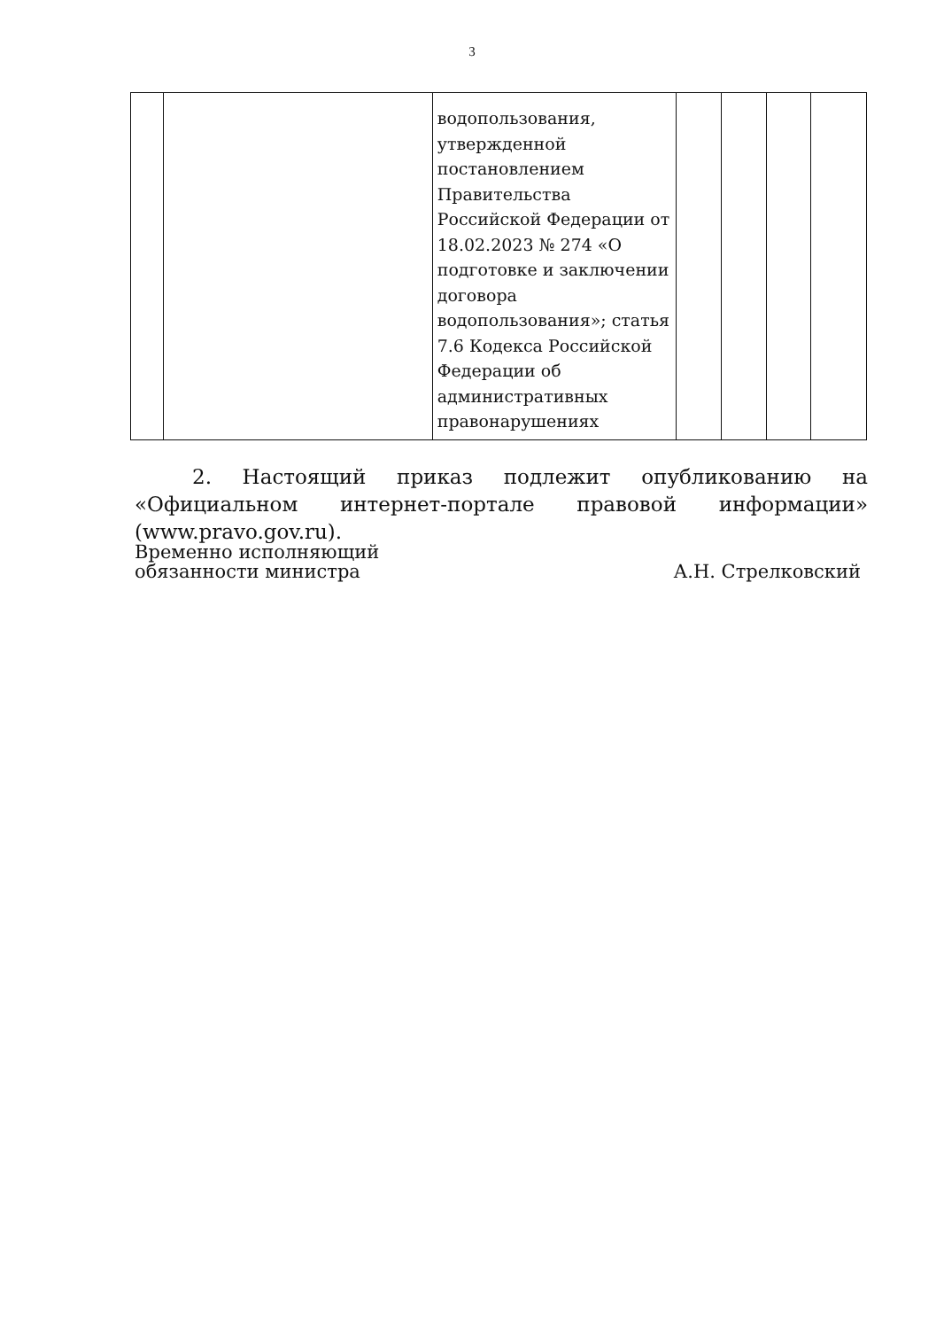3
| | | водопользования, утвержденной постановлением Правительства Российской Федерации от 18.02.2023 № 274 «О подготовке и заключении договора водопользования»; статья 7.6 Кодекса Российской Федерации об административных правонарушениях | | | | |
2. Настоящий приказ подлежит опубликованию на «Официальном интернет-портале правовой информации» (www.pravo.gov.ru).
Временно исполняющий
обязанности министра
А.Н. Стрелковский